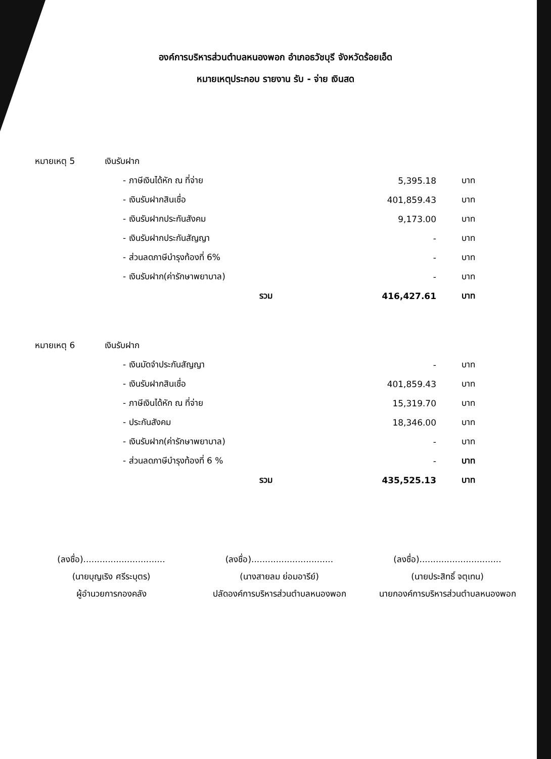องค์การบริหารส่วนตำบลหนองพอก อำเภอธวัชบุรี จังหวัดร้อยเอ็ด
หมายเหตุประกอบ รายงาน รับ - จ่าย เงินสด
| หมายเหตุ 5 | เงินรับฝาก | | |
| | - ภาษีเงินได้หัก ณ ที่จ่าย | 5,395.18 | บาท |
| | - เงินรับฝากสินเชื่อ | 401,859.43 | บาท |
| | - เงินรับฝากประกันสังคม | 9,173.00 | บาท |
| | - เงินรับฝากประกันสัญญา | - | บาท |
| | - ส่วนลดภาษีบำรุงท้องที่ 6% | - | บาท |
| | - เงินรับฝาก(ค่ารักษาพยาบาล) | - | บาท |
| | รวม | 416,427.61 | บาท |
| หมายเหตุ 6 | เงินรับฝาก | | |
| | - เงินมัดจำประกันสัญญา | - | บาท |
| | - เงินรับฝากสินเชื่อ | 401,859.43 | บาท |
| | - ภาษีเงินได้หัก ณ ที่จ่าย | 15,319.70 | บาท |
| | - ประกันสังคม | 18,346.00 | บาท |
| | - เงินรับฝาก(ค่ารักษาพยาบาล) | - | บาท |
| | - ส่วนลดภาษีบำรุงท้องที่ 6 % | - | บาท |
| | รวม | 435,525.13 | บาท |
(ลงชื่อ)..............................
(นายบุญเริง ศรีระบุตร)
ผู้อำนวยการกองคลัง
(ลงชื่อ)..............................
(นางสายลม ย่อมอารีย์)
ปลัดองค์การบริหารส่วนตำบลหนองพอก
(ลงชื่อ)..............................
(นายประสิทธิ์ จตุเทน)
นายกองค์การบริหารส่วนตำบลหนองพอก